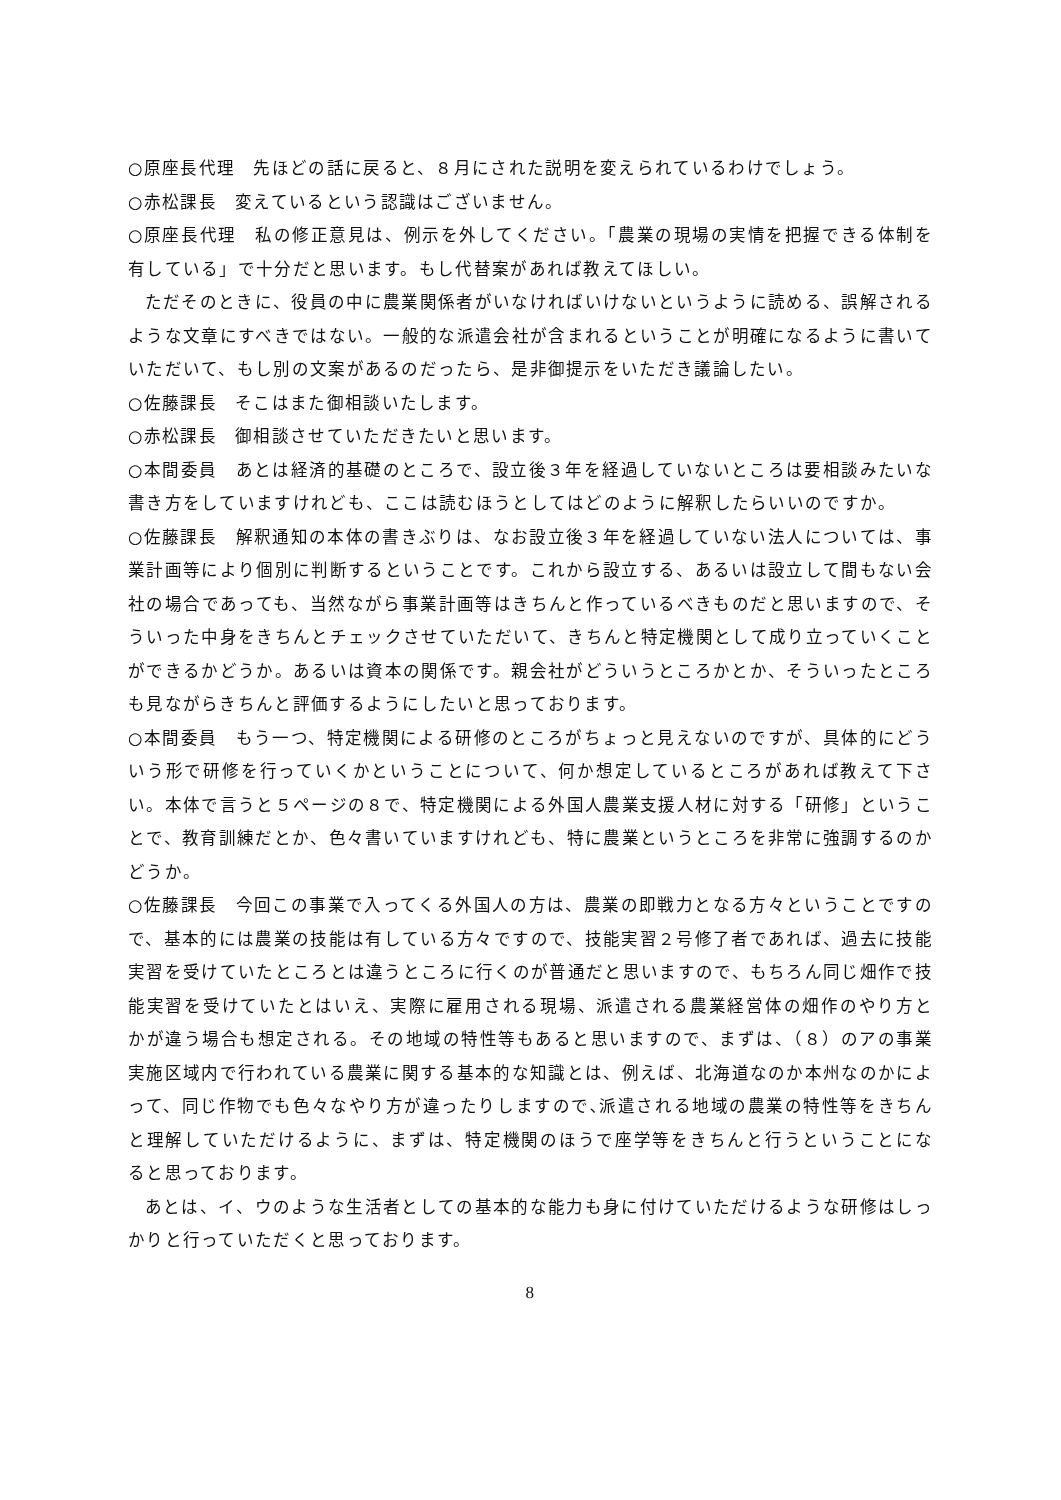○原座長代理　先ほどの話に戻ると、８月にされた説明を変えられているわけでしょう。
○赤松課長　変えているという認識はございません。
○原座長代理　私の修正意見は、例示を外してください。「農業の現場の実情を把握できる体制を有している」で十分だと思います。もし代替案があれば教えてほしい。
ただそのときに、役員の中に農業関係者がいなければいけないというように読める、誤解されるような文章にすべきではない。一般的な派遣会社が含まれるということが明確になるように書いていただいて、もし別の文案があるのだったら、是非御提示をいただき議論したい。
○佐藤課長　そこはまた御相談いたします。
○赤松課長　御相談させていただきたいと思います。
○本間委員　あとは経済的基礎のところで、設立後３年を経過していないところは要相談みたいな書き方をしていますけれども、ここは読むほうとしてはどのように解釈したらいいのですか。
○佐藤課長　解釈通知の本体の書きぶりは、なお設立後３年を経過していない法人については、事業計画等により個別に判断するということです。これから設立する、あるいは設立して間もない会社の場合であっても、当然ながら事業計画等はきちんと作っているべきものだと思いますので、そういった中身をきちんとチェックさせていただいて、きちんと特定機関として成り立っていくことができるかどうか。あるいは資本の関係です。親会社がどういうところかとか、そういったところも見ながらきちんと評価するようにしたいと思っております。
○本間委員　もう一つ、特定機関による研修のところがちょっと見えないのですが、具体的にどういう形で研修を行っていくかということについて、何か想定しているところがあれば教えて下さい。本体で言うと５ページの８で、特定機関による外国人農業支援人材に対する「研修」ということで、教育訓練だとか、色々書いていますけれども、特に農業というところを非常に強調するのかどうか。
○佐藤課長　今回この事業で入ってくる外国人の方は、農業の即戦力となる方々ということですので、基本的には農業の技能は有している方々ですので、技能実習２号修了者であれば、過去に技能実習を受けていたところとは違うところに行くのが普通だと思いますので、もちろん同じ畑作で技能実習を受けていたとはいえ、実際に雇用される現場、派遣される農業経営体の畑作のやり方とかが違う場合も想定される。その地域の特性等もあると思いますので、まずは、（８）のアの事業実施区域内で行われている農業に関する基本的な知識とは、例えば、北海道なのか本州なのかによって、同じ作物でも色々なやり方が違ったりしますので､派遣される地域の農業の特性等をきちんと理解していただけるように、まずは、特定機関のほうで座学等をきちんと行うということになると思っております。
あとは、イ、ウのような生活者としての基本的な能力も身に付けていただけるような研修はしっかりと行っていただくと思っております。
8